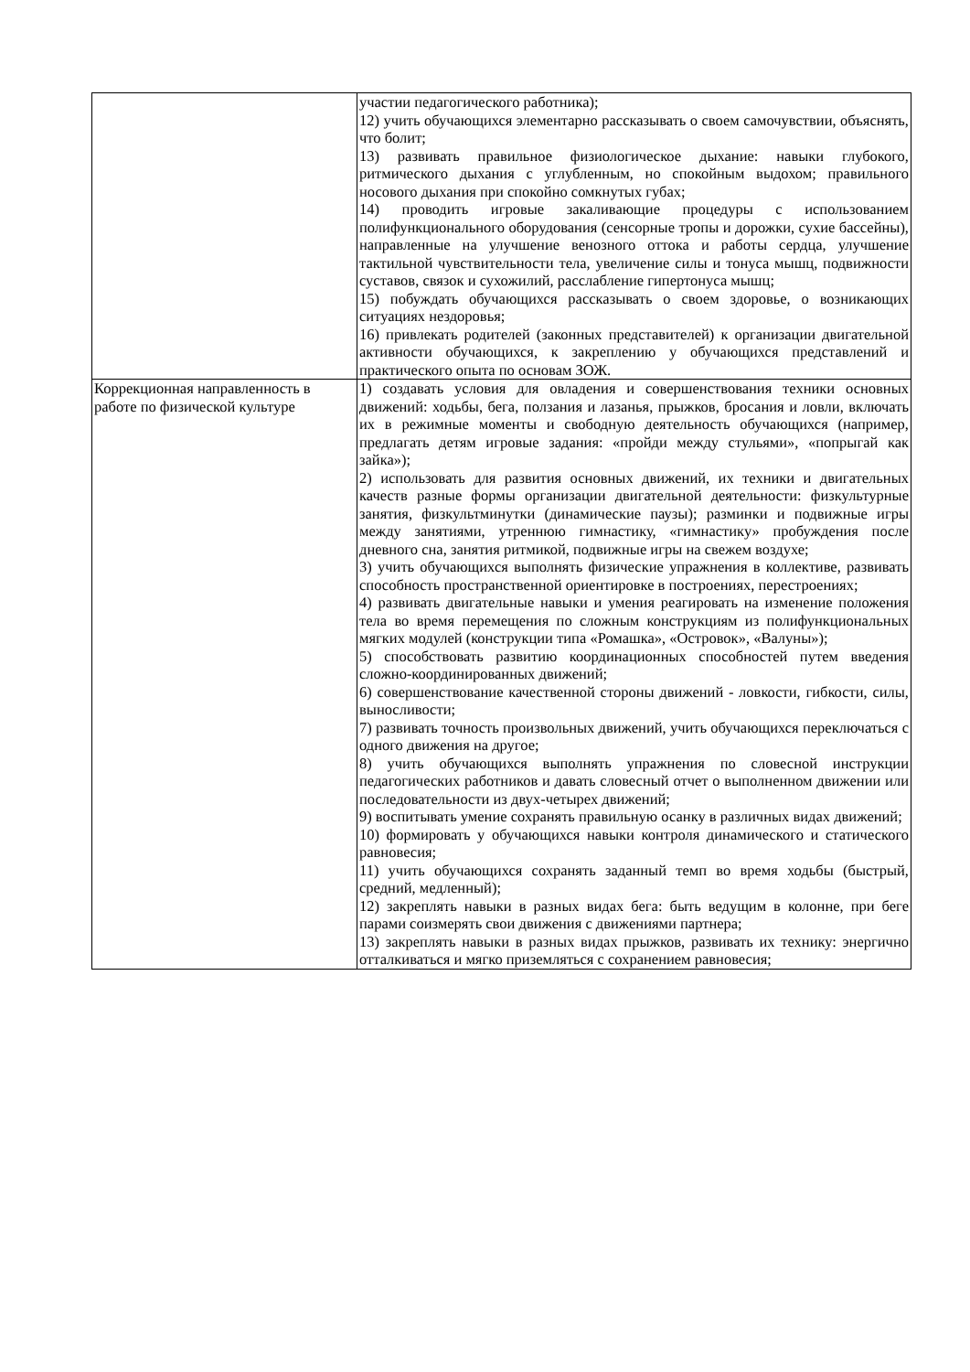| | участии педагогического работника); 12) учить обучающихся элементарно рассказывать о своем самочувствии, объяснять, что болит; 13) развивать правильное физиологическое дыхание: навыки глубокого, ритмического дыхания с углубленным, но спокойным выдохом; правильного носового дыхания при спокойно сомкнутых губах; 14) проводить игровые закаливающие процедуры с использованием полифункционального оборудования (сенсорные тропы и дорожки, сухие бассейны), направленные на улучшение венозного оттока и работы сердца, улучшение тактильной чувствительности тела, увеличение силы и тонуса мышц, подвижности суставов, связок и сухожилий, расслабление гипертонуса мышц; 15) побуждать обучающихся рассказывать о своем здоровье, о возникающих ситуациях нездоровья; 16) привлекать родителей (законных представителей) к организации двигательной активности обучающихся, к закреплению у обучающихся представлений и практического опыта по основам ЗОЖ. |
| Коррекционная направленность в работе по физической культуре | 1) создавать условия для овладения и совершенствования техники основных движений: ходьбы, бега, ползания и лазанья, прыжков, бросания и ловли, включать их в режимные моменты и свободную деятельность обучающихся (например, предлагать детям игровые задания: «пройди между стульями», «попрыгай как зайка»); 2) использовать для развития основных движений, их техники и двигательных качеств разные формы организации двигательной деятельности: физкультурные занятия, физкультминутки (динамические паузы); разминки и подвижные игры между занятиями, утреннюю гимнастику, «гимнастику» пробуждения после дневного сна, занятия ритмикой, подвижные игры на свежем воздухе; 3) учить обучающихся выполнять физические упражнения в коллективе, развивать способность пространственной ориентировке в построениях, перестроениях; 4) развивать двигательные навыки и умения реагировать на изменение положения тела во время перемещения по сложным конструкциям из полифункциональных мягких модулей (конструкции типа «Ромашка», «Островок», «Валуны»); 5) способствовать развитию координационных способностей путем введения сложно-координированных движений; 6) совершенствование качественной стороны движений - ловкости, гибкости, силы, выносливости; 7) развивать точность произвольных движений, учить обучающихся переключаться с одного движения на другое; 8) учить обучающихся выполнять упражнения по словесной инструкции педагогических работников и давать словесный отчет о выполненном движении или последовательности из двух-четырех движений; 9) воспитывать умение сохранять правильную осанку в различных видах движений; 10) формировать у обучающихся навыки контроля динамического и статического равновесия; 11) учить обучающихся сохранять заданный темп во время ходьбы (быстрый, средний, медленный); 12) закреплять навыки в разных видах бега: быть ведущим в колонне, при беге парами соизмерять свои движения с движениями партнера; 13) закреплять навыки в разных видах прыжков, развивать их технику: энергично отталкиваться и мягко приземляться с сохранением равновесия; |